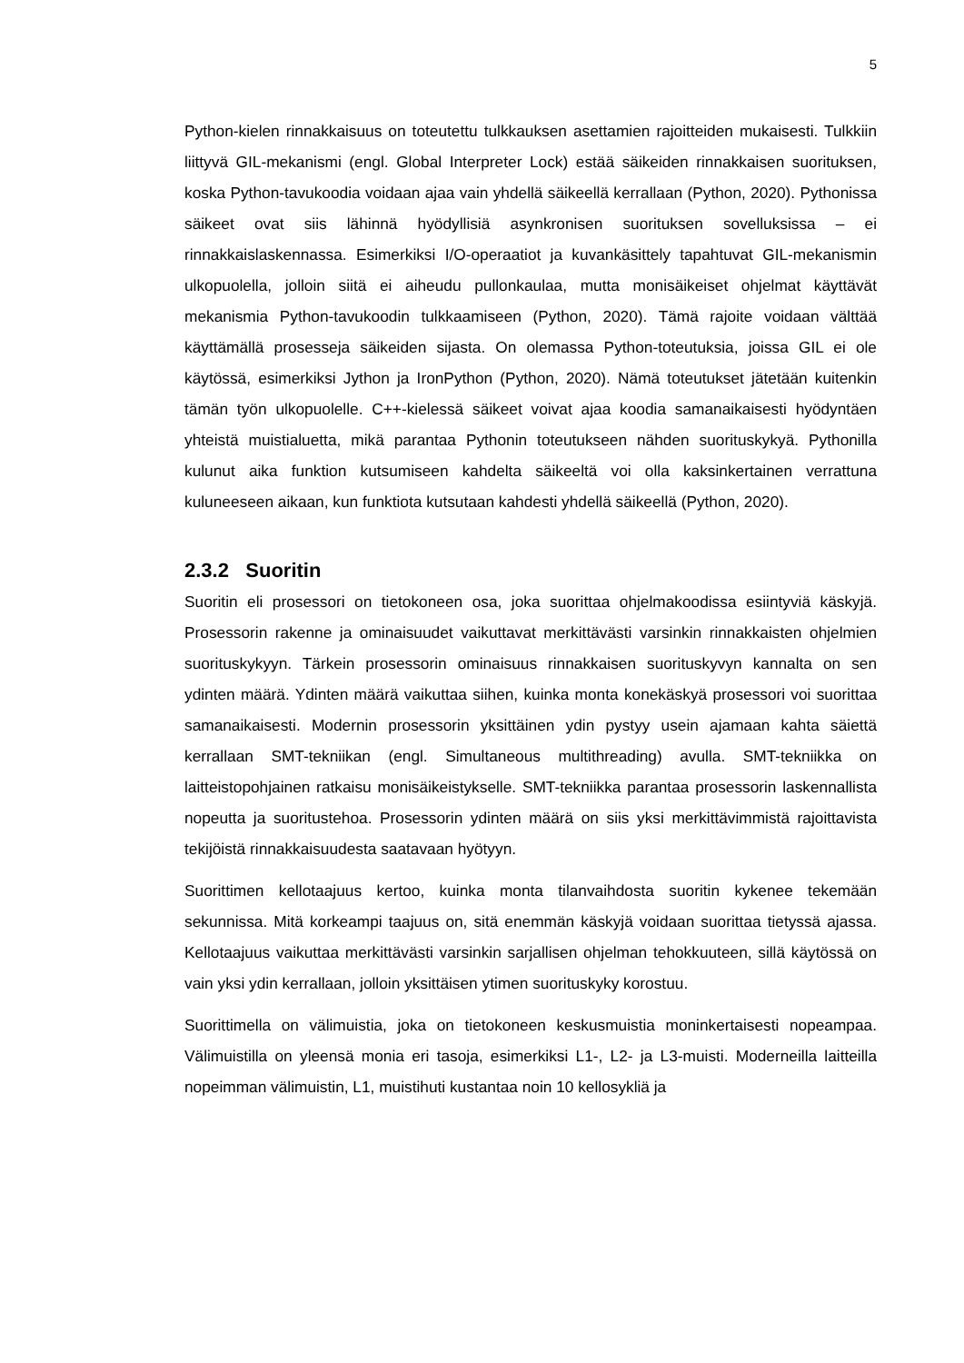5
Python-kielen rinnakkaisuus on toteutettu tulkkauksen asettamien rajoitteiden mukaisesti. Tulkkiin liittyvä GIL-mekanismi (engl. Global Interpreter Lock) estää säikeiden rinnakkaisen suorituksen, koska Python-tavukoodia voidaan ajaa vain yhdellä säikeellä kerrallaan (Python, 2020). Pythonissa säikeet ovat siis lähinnä hyödyllisiä asynkronisen suorituksen sovelluksissa – ei rinnakkaislaskennassa. Esimerkiksi I/O-operaatiot ja kuvankäsittely tapahtuvat GIL-mekanismin ulkopuolella, jolloin siitä ei aiheudu pullonkaulaa, mutta monisäikeiset ohjelmat käyttävät mekanismia Python-tavukoodin tulkkaamiseen (Python, 2020). Tämä rajoite voidaan välttää käyttämällä prosesseja säikeiden sijasta. On olemassa Python-toteutuksia, joissa GIL ei ole käytössä, esimerkiksi Jython ja IronPython (Python, 2020). Nämä toteutukset jätetään kuitenkin tämän työn ulkopuolelle. C++-kielessä säikeet voivat ajaa koodia samanaikaisesti hyödyntäen yhteistä muistialuetta, mikä parantaa Pythonin toteutukseen nähden suorituskykyä. Pythonilla kulunut aika funktion kutsumiseen kahdelta säikeeltä voi olla kaksinkertainen verrattuna kuluneeseen aikaan, kun funktiota kutsutaan kahdesti yhdellä säikeellä (Python, 2020).
2.3.2 Suoritin
Suoritin eli prosessori on tietokoneen osa, joka suorittaa ohjelmakoodissa esiintyviä käskyjä. Prosessorin rakenne ja ominaisuudet vaikuttavat merkittävästi varsinkin rinnakkaisten ohjelmien suorituskykyyn. Tärkein prosessorin ominaisuus rinnakkaisen suorituskyvyn kannalta on sen ydinten määrä. Ydinten määrä vaikuttaa siihen, kuinka monta konekäskyä prosessori voi suorittaa samanaikaisesti. Modernin prosessorin yksittäinen ydin pystyy usein ajamaan kahta säiettä kerrallaan SMT-tekniikan (engl. Simultaneous multithreading) avulla. SMT-tekniikka on laitteistopohjainen ratkaisu monisäikeistykselle. SMT-tekniikka parantaa prosessorin laskennallista nopeutta ja suoritustehoa. Prosessorin ydinten määrä on siis yksi merkittävimmistä rajoittavista tekijöistä rinnakkaisuudesta saatavaan hyötyyn.
Suorittimen kellotaajuus kertoo, kuinka monta tilanvaihdosta suoritin kykenee tekemään sekunnissa. Mitä korkeampi taajuus on, sitä enemmän käskyjä voidaan suorittaa tietyssä ajassa. Kellotaajuus vaikuttaa merkittävästi varsinkin sarjallisen ohjelman tehokkuuteen, sillä käytössä on vain yksi ydin kerrallaan, jolloin yksittäisen ytimen suorituskyky korostuu.
Suorittimella on välimuistia, joka on tietokoneen keskusmuistia moninkertaisesti nopeampaa. Välimuistilla on yleensä monia eri tasoja, esimerkiksi L1-, L2- ja L3-muisti. Moderneilla laitteilla nopeimman välimuistin, L1, muistihuti kustantaa noin 10 kellosykliä ja